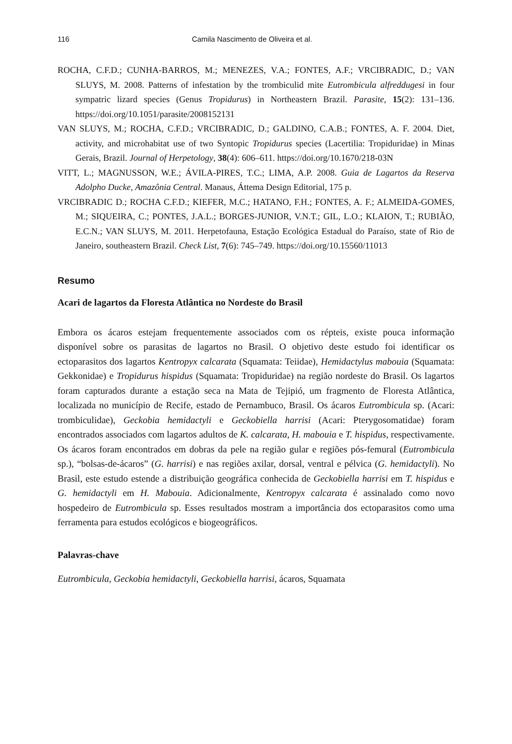116 Camila Nascimento de Oliveira et al.
ROCHA, C.F.D.; CUNHA-BARROS, M.; MENEZES, V.A.; FONTES, A.F.; VRCIBRADIC, D.; VAN SLUYS, M. 2008. Patterns of infestation by the trombiculid mite Eutrombicula alfreddugesi in four sympatric lizard species (Genus Tropidurus) in Northeastern Brazil. Parasite, 15(2): 131–136. https://doi.org/10.1051/parasite/2008152131
VAN SLUYS, M.; ROCHA, C.F.D.; VRCIBRADIC, D.; GALDINO, C.A.B.; FONTES, A. F. 2004. Diet, activity, and microhabitat use of two Syntopic Tropidurus species (Lacertilia: Tropiduridae) in Minas Gerais, Brazil. Journal of Herpetology, 38(4): 606–611. https://doi.org/10.1670/218-03N
VITT, L.; MAGNUSSON, W.E.; ÁVILA-PIRES, T.C.; LIMA, A.P. 2008. Guia de Lagartos da Reserva Adolpho Ducke, Amazônia Central. Manaus, Áttema Design Editorial, 175 p.
VRCIBRADIC D.; ROCHA C.F.D.; KIEFER, M.C.; HATANO, F.H.; FONTES, A. F.; ALMEIDA-GOMES, M.; SIQUEIRA, C.; PONTES, J.A.L.; BORGES-JUNIOR, V.N.T.; GIL, L.O.; KLAION, T.; RUBIÃO, E.C.N.; VAN SLUYS, M. 2011. Herpetofauna, Estação Ecológica Estadual do Paraíso, state of Rio de Janeiro, southeastern Brazil. Check List, 7(6): 745–749. https://doi.org/10.15560/11013
Resumo
Acari de lagartos da Floresta Atlântica no Nordeste do Brasil
Embora os ácaros estejam frequentemente associados com os répteis, existe pouca informação disponível sobre os parasitas de lagartos no Brasil. O objetivo deste estudo foi identificar os ectoparasitos dos lagartos Kentropyx calcarata (Squamata: Teiidae), Hemidactylus mabouia (Squamata: Gekkonidae) e Tropidurus hispidus (Squamata: Tropiduridae) na região nordeste do Brasil. Os lagartos foram capturados durante a estação seca na Mata de Tejipió, um fragmento de Floresta Atlântica, localizada no município de Recife, estado de Pernambuco, Brasil. Os ácaros Eutrombicula sp. (Acari: trombiculidae), Geckobia hemidactyli e Geckobiella harrisi (Acari: Pterygosomatidae) foram encontrados associados com lagartos adultos de K. calcarata, H. mabouia e T. hispidus, respectivamente. Os ácaros foram encontrados em dobras da pele na região gular e regiões pós-femural (Eutrombicula sp.), “bolsas-de-ácaros” (G. harrisi) e nas regiões axilar, dorsal, ventral e pélvica (G. hemidactyli). No Brasil, este estudo estende a distribuição geográfica conhecida de Geckobiella harrisi em T. hispidus e G. hemidactyli em H. Mabouia. Adicionalmente, Kentropyx calcarata é assinalado como novo hospedeiro de Eutrombicula sp. Esses resultados mostram a importância dos ectoparasitos como uma ferramenta para estudos ecológicos e biogeográficos.
Palavras-chave
Eutrombicula, Geckobia hemidactyli, Geckobiella harrisi, ácaros, Squamata